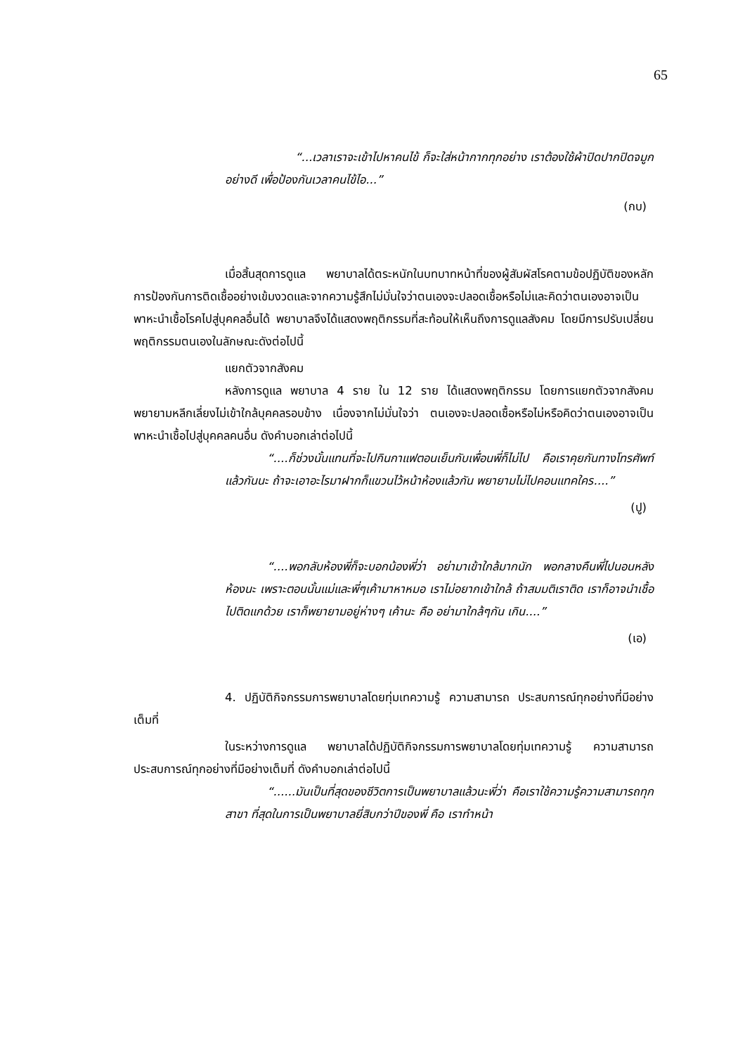65
“...เวลาเราจะเข้าไปหาคนไข้ ก็จะใส่หน้ากากทุกอย่าง เราต้องใช้ผ้าปิดปากปิดจมูกอย่างดี เพื่อป้องกันเวลาคนไข้ไอ...”
(กบ)
เมื่อสิ้นสุดการดูแล พยาบาลได้ตระหนักในบทบาทหน้าที่ของผู้สัมผัสโรคตามข้อปฏิบัติของหลักการป้องกันการติดเชื้ออย่างเข้มงวดและจากความรู้สึกไม่มั่นใจว่าตนเองจะปลอดเชื้อหรือไม่และคิดว่าตนเองอาจเป็นพาหะนำเชื้อโรคไปสู่บุคคลอื่นได้ พยาบาลจึงได้แสดงพฤติกรรมที่สะท้อนให้เห็นถึงการดูแลสังคม โดยมีการปรับเปลี่ยนพฤติกรรมตนเองในลักษณะดังต่อไปนี้
แยกตัวจากสังคม
หลังการดูแล พยาบาล 4 ราย ใน 12 ราย ได้แสดงพฤติกรรม โดยการแยกตัวจากสังคม พยายามหลีกเลี่ยงไม่เข้าใกล้บุคคลรอบข้าง เนื่องจากไม่มั่นใจว่า ตนเองจะปลอดเชื้อหรือไม่หรือคิดว่าตนเองอาจเป็นพาหะนำเชื้อไปสู่บุคคลคนอื่น ดังคำบอกเล่าต่อไปนี้
“....ก็ช่วงนั้นแทนที่จะไปกินกาแฟตอนเย็นกับเพื่อนพี่ก็ไม่ไป คือเราคุยกันทางโทรศัพท์แล้วกันนะ ถ้าจะเอาอะไรมาฝากก็แขวนไว้หน้าห้องแล้วกัน พยายามไม่ไปคอนแทคใคร....”
(ปู)
“....พอกลับห้องพี่ก็จะบอกน้องพี่ว่า อย่ามาเข้าใกล้มากนัก พอกลางคืนพี่ไปนอนหลังห้องนะ เพราะตอนนั้นแม่และพี่ๆเค้ามาหาหมอ เราไม่อยากเข้าใกล้ ถ้าสมมติเราติด เราก็อาจนำเชื้อไปติดแกด้วย เราก็พยายามอยู่ห่างๆ เค้านะ คือ อย่ามาใกล้ๆกัน เกิน....”
(เอ)
4. ปฏิบัติกิจกรรมการพยาบาลโดยทุ่มเทความรู้ ความสามารถ ประสบการณ์ทุกอย่างที่มีอย่างเต็มที่
ในระหว่างการดูแล พยาบาลได้ปฏิบัติกิจกรรมการพยาบาลโดยทุ่มเทความรู้ ความสามารถ ประสบการณ์ทุกอย่างที่มีอย่างเต็มที่ ดังคำบอกเล่าต่อไปนี้
“......มันเป็นที่สุดของชีวิตการเป็นพยาบาลแล้วนะพี่ว่า คือเราใช้ความรู้ความสามารถทุกสาขา ที่สุดในการเป็นพยาบาลยี่สิบกว่าปีของพี่ คือ เราทำหน้า